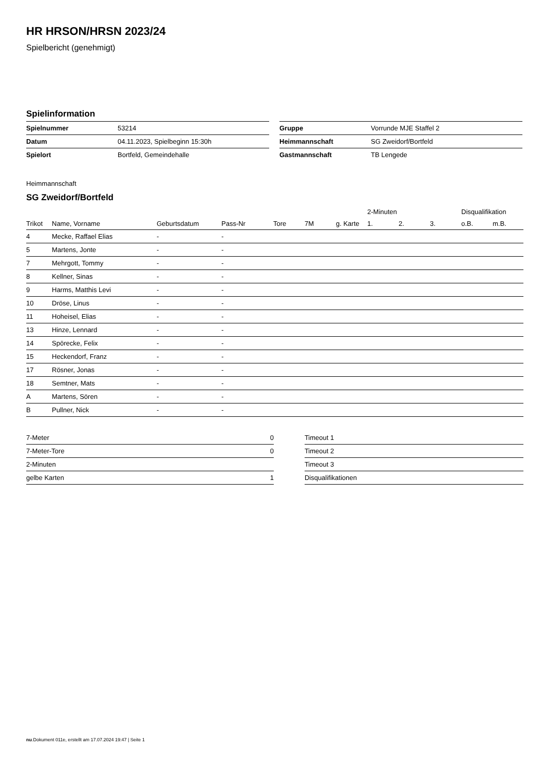HR HRSON/HRSN 2023/24
Spielbericht (genehmigt)
Spielinformation
| Spielnummer | 53214 |
| Datum | 04.11.2023, Spielbeginn 15:30h |
| Spielort | Bortfeld, Gemeindehalle |
| Gruppe | Vorrunde MJE Staffel 2 |
| Heimmannschaft | SG Zweidorf/Bortfeld |
| Gastmannschaft | TB Lengede |
Heimmannschaft
SG Zweidorf/Bortfeld
| | | | | | | | 2-Minuten | | | Disqualifikation | |
| --- | --- | --- | --- | --- | --- | --- | --- | --- | --- | --- | --- |
| Trikot | Name, Vorname | Geburtsdatum | Pass-Nr | Tore | 7M | g. Karte | 1. | 2. | 3. | o.B. | m.B. |
| 4 | Mecke, Raffael Elias | - | - | | | | | | | | |
| 5 | Martens, Jonte | - | - | | | | | | | | |
| 7 | Mehrgott, Tommy | - | - | | | | | | | | |
| 8 | Kellner, Sinas | - | - | | | | | | | | |
| 9 | Harms, Matthis Levi | - | - | | | | | | | | |
| 10 | Dröse, Linus | - | - | | | | | | | | |
| 11 | Hoheisel, Elias | - | - | | | | | | | | |
| 13 | Hinze, Lennard | - | - | | | | | | | | |
| 14 | Spörecke, Felix | - | - | | | | | | | | |
| 15 | Heckendorf, Franz | - | - | | | | | | | | |
| 17 | Rösner, Jonas | - | - | | | | | | | | |
| 18 | Semtner, Mats | - | - | | | | | | | | |
| A | Martens, Sören | - | - | | | | | | | | |
| B | Pullner, Nick | - | - | | | | | | | | |
| 7-Meter | 0 |
| 7-Meter-Tore | 0 |
| 2-Minuten | |
| gelbe Karten | 1 |
| Timeout 1 |
| Timeout 2 |
| Timeout 3 |
| Disqualifikationen |
nu.Dokument 011e, erstellt am 17.07.2024 19:47 | Seite 1